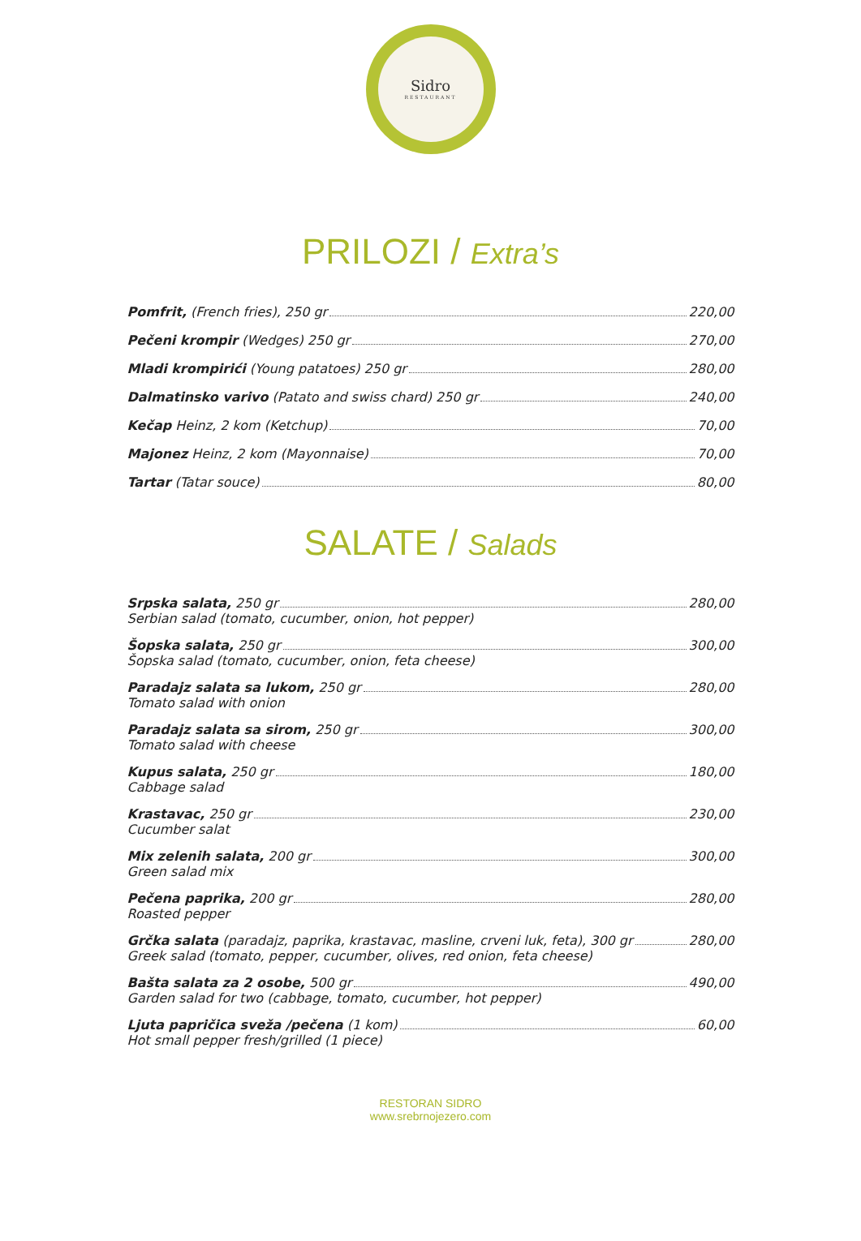Sidro
RESTAURANT
PRILOZI / Extra’s
Pomfrit, (French fries), 250 gr 220,00
Pečeni krompir (Wedges) 250 gr 270,00
Mladi krompirići (Young patatoes) 250 gr 280,00
Dalmatinsko varivo (Patato and swiss chard) 250 gr 240,00
Kečap Heinz, 2 kom (Ketchup) 70,00
Majonez Heinz, 2 kom (Mayonnaise) 70,00
Tartar (Tatar souce) 80,00
SALATE / Salads
Srpska salata, 250 gr 280,00
Serbian salad (tomato, cucumber, onion, hot pepper)
Šopska salata, 250 gr 300,00
Šopska salad (tomato, cucumber, onion, feta cheese)
Paradajz salata sa lukom, 250 gr 280,00
Tomato salad with onion
Paradajz salata sa sirom, 250 gr 300,00
Tomato salad with cheese
Kupus salata, 250 gr 180,00
Cabbage salad
Krastavac, 250 gr 230,00
Cucumber salat
Mix zelenih salata, 200 gr 300,00
Green salad mix
Pečena paprika, 200 gr 280,00
Roasted pepper
Grčka salata (paradajz, paprika, krastavac, masline, crveni luk, feta), 300 gr 280,00
Greek salad (tomato, pepper, cucumber, olives, red onion, feta cheese)
Bašta salata za 2 osobe, 500 gr 490,00
Garden salad for two (cabbage, tomato, cucumber, hot pepper)
Ljuta papričica sveža /pečena (1 kom) 60,00
Hot small pepper fresh/grilled (1 piece)
RESTORAN SIDRO
www.srebrnojezero.com